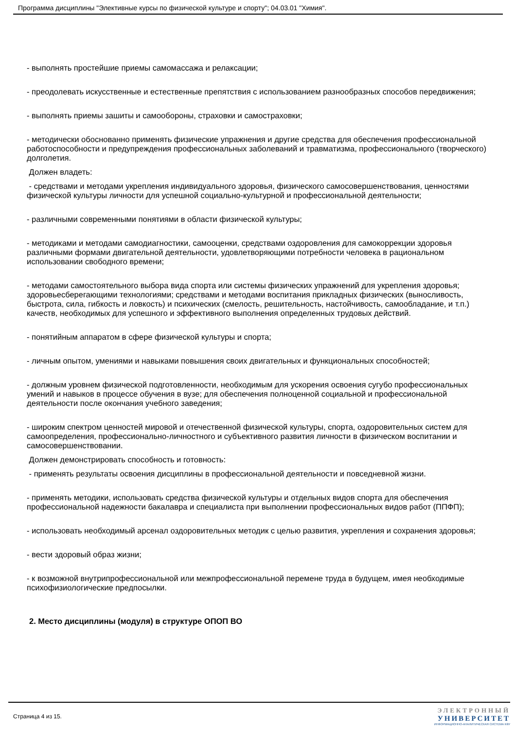Программа дисциплины "Элективные курсы по физической культуре и спорту"; 04.03.01 "Химия".
- выполнять простейшие приемы самомассажа и релаксации;
- преодолевать искусственные и естественные препятствия с использованием разнообразных способов передвижения;
- выполнять приемы зашиты и самообороны, страховки и самостраховки;
- методически обоснованно применять физические упражнения и другие средства для обеспечения профессиональной работоспособности и предупреждения профессиональных заболеваний и травматизма, профессионального (творческого) долголетия.
Должен владеть:
- средствами и методами укрепления индивидуального здоровья, физического самосовершенствования, ценностями физической культуры личности для успешной социально-культурной и профессиональной деятельности;
- различными современными понятиями в области физической культуры;
- методиками и методами самодиагностики, самооценки, средствами оздоровления для самокоррекции здоровья различными формами двигательной деятельности, удовлетворяющими потребности человека в рациональном использовании свободного времени;
- методами самостоятельного выбора вида спорта или системы физических упражнений для укрепления здоровья; здоровьесберегающими технологиями; средствами и методами воспитания прикладных физических (выносливость, быстрота, сила, гибкость и ловкость) и психических (смелость, решительность, настойчивость, самообладание, и т.п.) качеств, необходимых для успешного и эффективного выполнения определенных трудовых действий.
- понятийным аппаратом в сфере физической культуры и спорта;
- личным опытом, умениями и навыками повышения своих двигательных и функциональных способностей;
- должным уровнем физической подготовленности, необходимым для ускорения освоения сугубо профессиональных умений и навыков в процессе обучения в вузе; для обеспечения полноценной социальной и профессиональной деятельности после окончания учебного заведения;
- широким спектром ценностей мировой и отечественной физической культуры, спорта, оздоровительных систем для самоопределения, профессионально-личностного и субъективного развития личности в физическом воспитании и самосовершенствовании.
Должен демонстрировать способность и готовность:
- применять результаты освоения дисциплины в профессиональной деятельности и повседневной жизни.
- применять методики, использовать средства физической культуры и отдельных видов спорта для обеспечения профессиональной надежности бакалавра и специалиста при выполнении профессиональных видов работ (ППФП);
- использовать необходимый арсенал оздоровительных методик с целью развития, укрепления и сохранения здоровья;
- вести здоровый образ жизни;
- к возможной внутрипрофессиональной или межпрофессиональной перемене труда в будущем, имея необходимые психофизиологические предпосылки.
2. Место дисциплины (модуля) в структуре ОПОП ВО
Страница 4 из 15.
ЭЛЕКТРОННЫЙ
УНИВЕРСИТЕТ
ИНФОРМАЦИОННО-АНАЛИТИЧЕСКАЯ СИСТЕМА КФУ